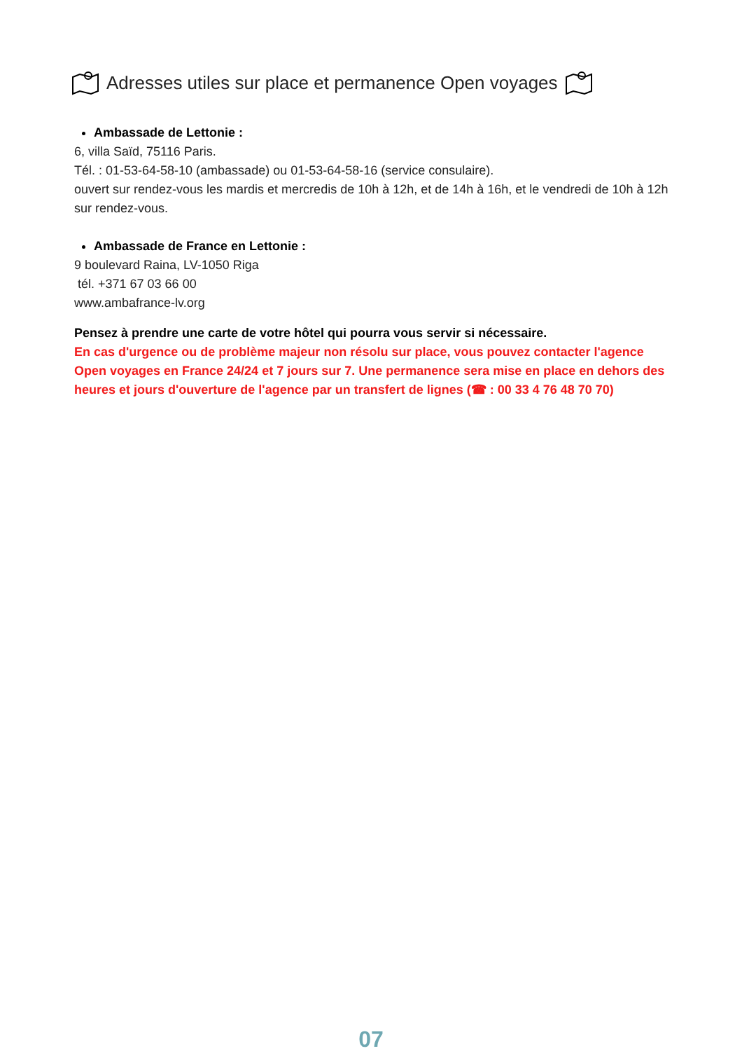Adresses utiles sur place et permanence Open voyages
Ambassade de Lettonie :
6, villa Saïd, 75116 Paris.
Tél. : 01-53-64-58-10 (ambassade) ou 01-53-64-58-16 (service consulaire).
ouvert sur rendez-vous les mardis et mercredis de 10h à 12h, et de 14h à 16h, et le vendredi de 10h à 12h sur rendez-vous.
Ambassade de France en Lettonie :
9 boulevard Raina, LV-1050 Riga
tél. +371 67 03 66 00
www.ambafrance-lv.org
Pensez à prendre une carte de votre hôtel qui pourra vous servir si nécessaire.
En cas d'urgence ou de problème majeur non résolu sur place, vous pouvez contacter l'agence Open voyages en France 24/24 et 7 jours sur 7. Une permanence sera mise en place en dehors des heures et jours d'ouverture de l'agence par un transfert de lignes (☎ : 00 33 4 76 48 70 70)
07